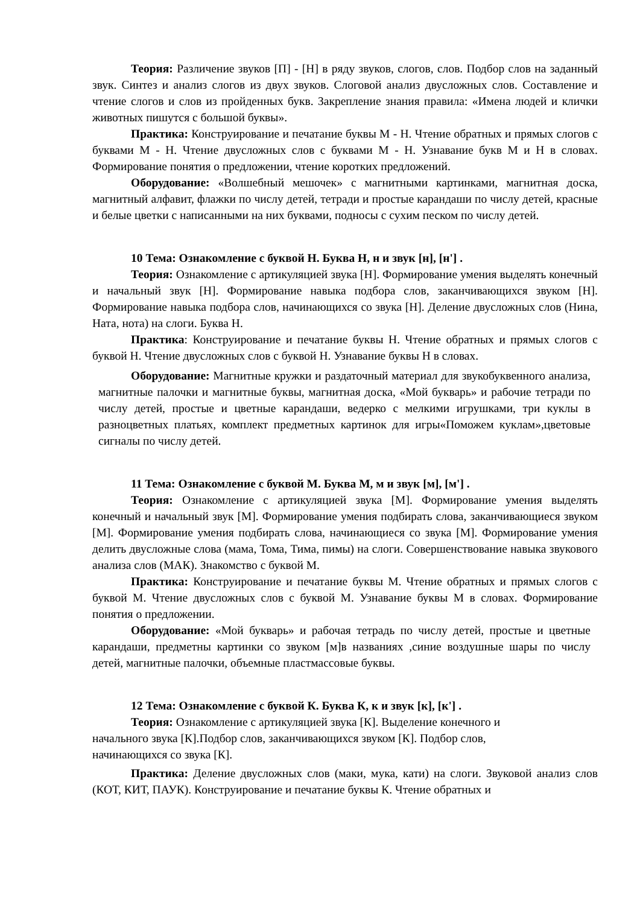Теория: Различение звуков [П] - [Н] в ряду звуков, слогов, слов. Подбор слов на заданный звук. Синтез и анализ слогов из двух звуков. Слоговой анализ двусложных слов. Составление и чтение слогов и слов из пройденных букв. Закрепление знания правила: «Имена людей и клички животных пишутся с большой буквы».
Практика: Конструирование и печатание буквы М - Н. Чтение обратных и прямых слогов с буквами М - Н. Чтение двусложных слов с буквами М - Н. Узнавание букв М и Н в словах. Формирование понятия о предложении, чтение коротких предложений.
Оборудование: «Волшебный мешочек» с магнитными картинками, магнитная доска, магнитный алфавит, флажки по числу детей, тетради и простые карандаши по числу детей, красные и белые цветки с написанными на них буквами, подносы с сухим песком по числу детей.
10 Тема: Ознакомление с буквой Н. Буква Н, н и звук [н], [н'] .
Теория: Ознакомление с артикуляцией звука [Н]. Формирование умения выделять конечный и начальный звук [Н]. Формирование навыка подбора слов, заканчивающихся звуком [Н]. Формирование навыка подбора слов, начинающихся со звука [Н]. Деление двусложных слов (Нина, Ната, нота) на слоги. Буква Н.
Практика: Конструирование и печатание буквы Н. Чтение обратных и прямых слогов с буквой Н. Чтение двусложных слов с буквой Н. Узнавание буквы Н в словах.
Оборудование: Магнитные кружки и раздаточный материал для звукобуквенного анализа, магнитные палочки и магнитные буквы, магнитная доска, «Мой букварь» и рабочие тетради по числу детей, простые и цветные карандаши, ведерко с мелкими игрушками, три куклы в разноцветных платьях, комплект предметных картинок для игры«Поможем куклам»,цветовые сигналы по числу детей.
11 Тема: Ознакомление с буквой М. Буква М, м и звук [м], [м'] .
Теория: Ознакомление с артикуляцией звука [М]. Формирование умения выделять конечный и начальный звук [М]. Формирование умения подбирать слова, заканчивающиеся звуком [М]. Формирование умения подбирать слова, начинающиеся со звука [М]. Формирование умения делить двусложные слова (мама, Тома, Тима, пимы) на слоги. Совершенствование навыка звукового анализа слов (МАК). Знакомство с буквой М.
Практика: Конструирование и печатание буквы М. Чтение обратных и прямых слогов с буквой М. Чтение двусложных слов с буквой М. Узнавание буквы М в словах. Формирование понятия о предложении.
Оборудование: «Мой букварь» и рабочая тетрадь по числу детей, простые и цветные карандаши, предметны картинки со звуком [м]в названиях ,синие воздушные шары по числу детей, магнитные палочки, объемные пластмассовые буквы.
12 Тема: Ознакомление с буквой К. Буква К, к и звук [к], [к'] .
Теория: Ознакомление с артикуляцией звука [К]. Выделение конечного и начального звука [К].Подбор слов, заканчивающихся звуком [К]. Подбор слов, начинающихся со звука [К].
Практика: Деление двусложных слов (маки, мука, кати) на слоги. Звуковой анализ слов (КОТ, КИТ, ПАУК). Конструирование и печатание буквы К. Чтение обратных и